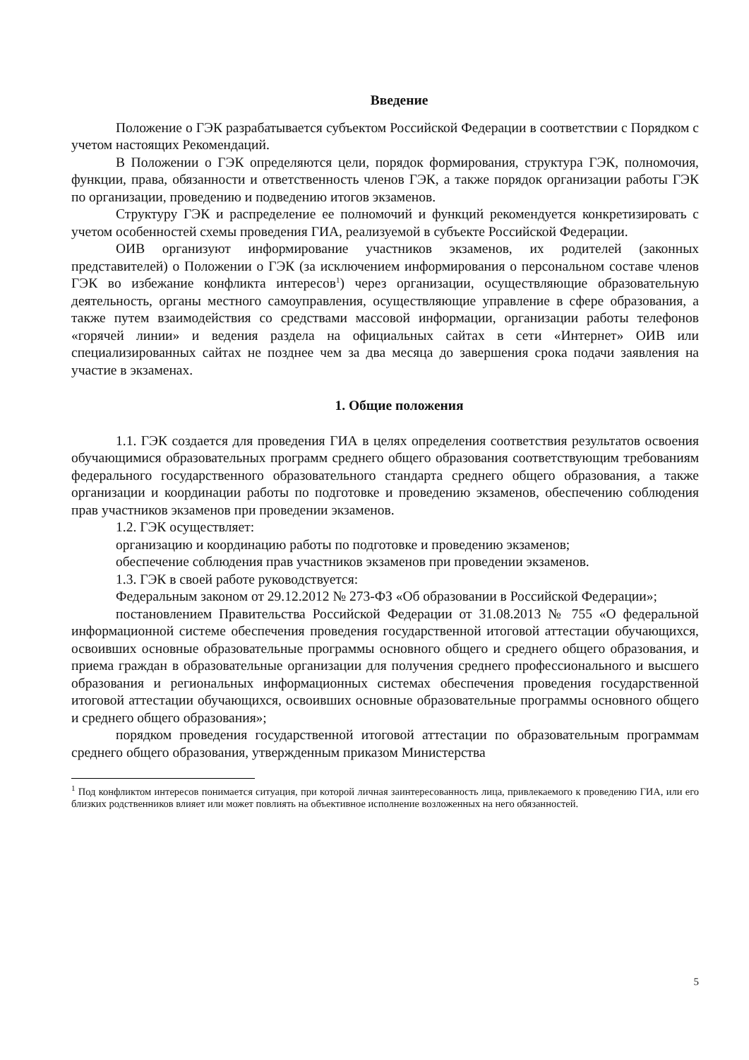Введение
Положение о ГЭК разрабатывается субъектом Российской Федерации в соответствии с Порядком с учетом настоящих Рекомендаций.
В Положении о ГЭК определяются цели, порядок формирования, структура ГЭК, полномочия, функции, права, обязанности и ответственность членов ГЭК, а также порядок организации работы ГЭК по организации, проведению и подведению итогов экзаменов.
Структуру ГЭК и распределение ее полномочий и функций рекомендуется конкретизировать с учетом особенностей схемы проведения ГИА, реализуемой в субъекте Российской Федерации.
ОИВ организуют информирование участников экзаменов, их родителей (законных представителей) о Положении о ГЭК (за исключением информирования о персональном составе членов ГЭК во избежание конфликта интересов<sup>1</sup>) через организации, осуществляющие образовательную деятельность, органы местного самоуправления, осуществляющие управление в сфере образования, а также путем взаимодействия со средствами массовой информации, организации работы телефонов «горячей линии» и ведения раздела на официальных сайтах в сети «Интернет» ОИВ или специализированных сайтах не позднее чем за два месяца до завершения срока подачи заявления на участие в экзаменах.
1. Общие положения
1.1. ГЭК создается для проведения ГИА в целях определения соответствия результатов освоения обучающимися образовательных программ среднего общего образования соответствующим требованиям федерального государственного образовательного стандарта среднего общего образования, а также организации и координации работы по подготовке и проведению экзаменов, обеспечению соблюдения прав участников экзаменов при проведении экзаменов.
1.2. ГЭК осуществляет:
организацию и координацию работы по подготовке и проведению экзаменов;
обеспечение соблюдения прав участников экзаменов при проведении экзаменов.
1.3. ГЭК в своей работе руководствуется:
Федеральным законом от 29.12.2012 № 273-ФЗ «Об образовании в Российской Федерации»;
постановлением Правительства Российской Федерации от 31.08.2013 № 755 «О федеральной информационной системе обеспечения проведения государственной итоговой аттестации обучающихся, освоивших основные образовательные программы основного общего и среднего общего образования, и приема граждан в образовательные организации для получения среднего профессионального и высшего образования и региональных информационных системах обеспечения проведения государственной итоговой аттестации обучающихся, освоивших основные образовательные программы основного общего и среднего общего образования»;
порядком проведения государственной итоговой аттестации по образовательным программам среднего общего образования, утвержденным приказом Министерства
<sup>1</sup> Под конфликтом интересов понимается ситуация, при которой личная заинтересованность лица, привлекаемого к проведению ГИА, или его близких родственников влияет или может повлиять на объективное исполнение возложенных на него обязанностей.
5